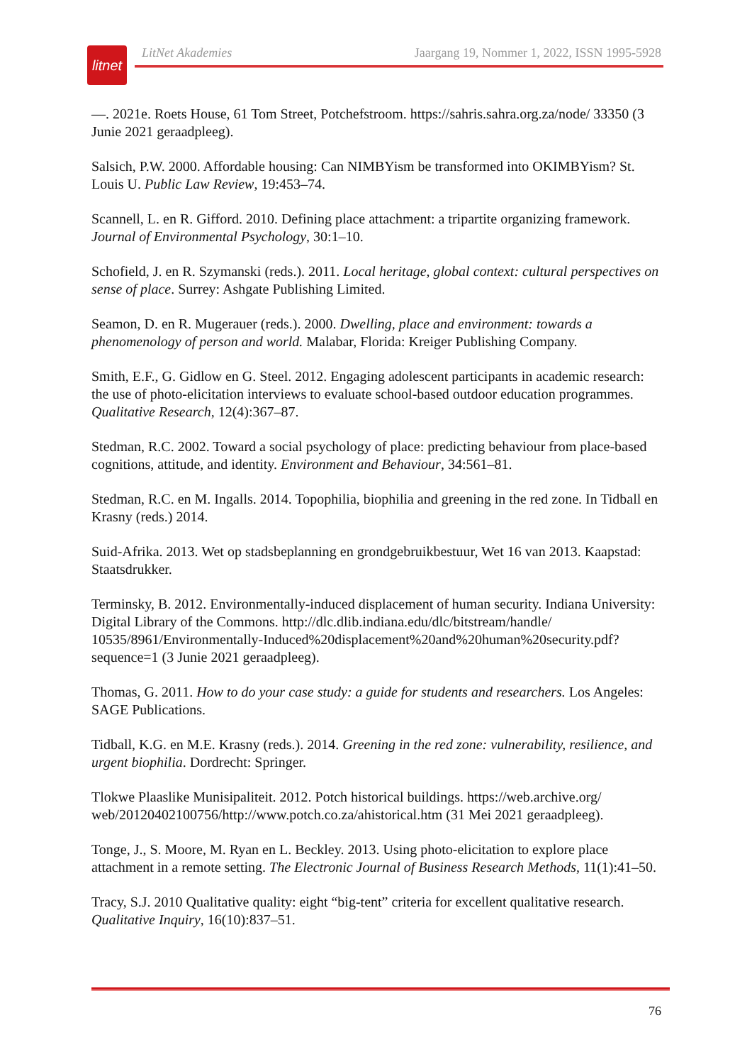litnet
LitNet Akademies Jaargang 19, Nommer 1, 2022, ISSN 1995-5928
—. 2021e. Roets House, 61 Tom Street, Potchefstroom. https://sahris.sahra.org.za/node/ 33350 (3 Junie 2021 geraadpleeg).
Salsich, P.W. 2000. Affordable housing: Can NIMBYism be transformed into OKIMBYism? St. Louis U. Public Law Review, 19:453–74.
Scannell, L. en R. Gifford. 2010. Defining place attachment: a tripartite organizing framework. Journal of Environmental Psychology, 30:1–10.
Schofield, J. en R. Szymanski (reds.). 2011. Local heritage, global context: cultural perspectives on sense of place. Surrey: Ashgate Publishing Limited.
Seamon, D. en R. Mugerauer (reds.). 2000. Dwelling, place and environment: towards a phenomenology of person and world. Malabar, Florida: Kreiger Publishing Company.
Smith, E.F., G. Gidlow en G. Steel. 2012. Engaging adolescent participants in academic research: the use of photo-elicitation interviews to evaluate school-based outdoor education programmes. Qualitative Research, 12(4):367–87.
Stedman, R.C. 2002. Toward a social psychology of place: predicting behaviour from place-based cognitions, attitude, and identity. Environment and Behaviour, 34:561–81.
Stedman, R.C. en M. Ingalls. 2014. Topophilia, biophilia and greening in the red zone. In Tidball en Krasny (reds.) 2014.
Suid-Afrika. 2013. Wet op stadsbeplanning en grondgebruikbestuur, Wet 16 van 2013. Kaapstad: Staatsdrukker.
Terminsky, B. 2012. Environmentally-induced displacement of human security. Indiana University: Digital Library of the Commons. http://dlc.dlib.indiana.edu/dlc/bitstream/handle/ 10535/8961/Environmentally-Induced%20displacement%20and%20human%20security.pdf? sequence=1 (3 Junie 2021 geraadpleeg).
Thomas, G. 2011. How to do your case study: a guide for students and researchers. Los Angeles: SAGE Publications.
Tidball, K.G. en M.E. Krasny (reds.). 2014. Greening in the red zone: vulnerability, resilience, and urgent biophilia. Dordrecht: Springer.
Tlokwe Plaaslike Munisipaliteit. 2012. Potch historical buildings. https://web.archive.org/ web/20120402100756/http://www.potch.co.za/ahistorical.htm (31 Mei 2021 geraadpleeg).
Tonge, J., S. Moore, M. Ryan en L. Beckley. 2013. Using photo-elicitation to explore place attachment in a remote setting. The Electronic Journal of Business Research Methods, 11(1):41–50.
Tracy, S.J. 2010 Qualitative quality: eight “big-tent” criteria for excellent qualitative research. Qualitative Inquiry, 16(10):837–51.
76